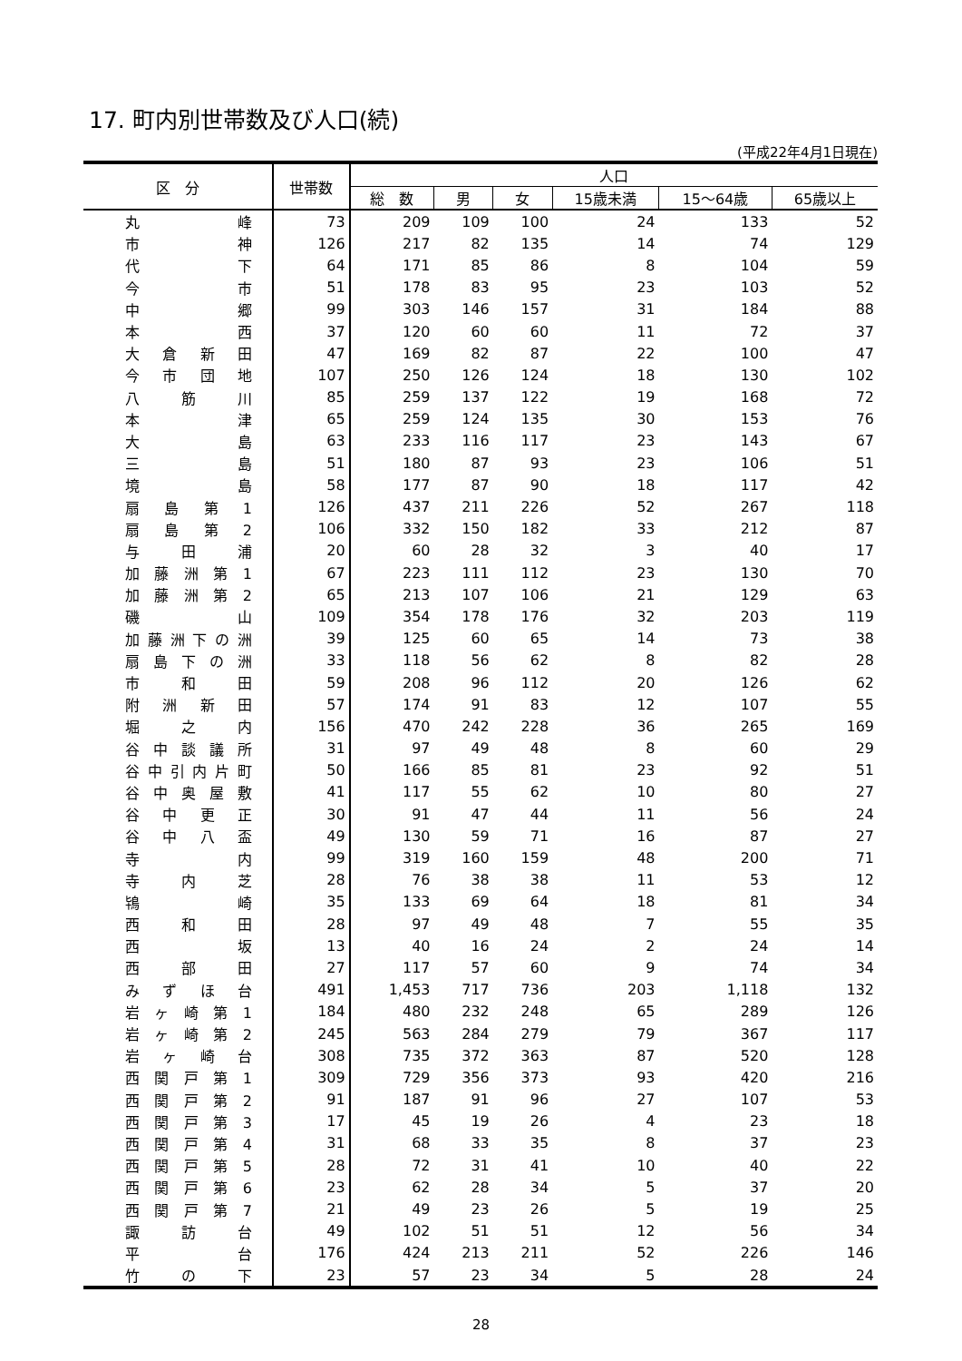17. 町内別世帯数及び人口(続)
(平成22年4月1日現在)
| 区 分 | 世帯数 | 人口 | | | | | |
| --- | --- | --- | --- | --- | --- | --- | --- |
| | | 総 数 | 男 | 女 | 15歳未満 | 15～64歳 | 65歳以上 |
| 丸 峰 | 73 | 209 | 109 | 100 | 24 | 133 | 52 |
| 市 神 | 126 | 217 | 82 | 135 | 14 | 74 | 129 |
| 代 下 | 64 | 171 | 85 | 86 | 8 | 104 | 59 |
| 今 市 | 51 | 178 | 83 | 95 | 23 | 103 | 52 |
| 中 郷 | 99 | 303 | 146 | 157 | 31 | 184 | 88 |
| 本 西 | 37 | 120 | 60 | 60 | 11 | 72 | 37 |
| 大 倉 新 田 | 47 | 169 | 82 | 87 | 22 | 100 | 47 |
| 今 市 団 地 | 107 | 250 | 126 | 124 | 18 | 130 | 102 |
| 八 筋 川 | 85 | 259 | 137 | 122 | 19 | 168 | 72 |
| 本 津 | 65 | 259 | 124 | 135 | 30 | 153 | 76 |
| 大 島 | 63 | 233 | 116 | 117 | 23 | 143 | 67 |
| 三 島 | 51 | 180 | 87 | 93 | 23 | 106 | 51 |
| 境 島 | 58 | 177 | 87 | 90 | 18 | 117 | 42 |
| 扇 島 第 1 | 126 | 437 | 211 | 226 | 52 | 267 | 118 |
| 扇 島 第 2 | 106 | 332 | 150 | 182 | 33 | 212 | 87 |
| 与 田 浦 | 20 | 60 | 28 | 32 | 3 | 40 | 17 |
| 加 藤 洲 第 1 | 67 | 223 | 111 | 112 | 23 | 130 | 70 |
| 加 藤 洲 第 2 | 65 | 213 | 107 | 106 | 21 | 129 | 63 |
| 磯 山 | 109 | 354 | 178 | 176 | 32 | 203 | 119 |
| 加 藤 洲 下 の 洲 | 39 | 125 | 60 | 65 | 14 | 73 | 38 |
| 扇 島 下 の 洲 | 33 | 118 | 56 | 62 | 8 | 82 | 28 |
| 市 和 田 | 59 | 208 | 96 | 112 | 20 | 126 | 62 |
| 附 洲 新 田 | 57 | 174 | 91 | 83 | 12 | 107 | 55 |
| 堀 之 内 | 156 | 470 | 242 | 228 | 36 | 265 | 169 |
| 谷 中 談 議 所 | 31 | 97 | 49 | 48 | 8 | 60 | 29 |
| 谷 中 引 内 片 町 | 50 | 166 | 85 | 81 | 23 | 92 | 51 |
| 谷 中 奥 屋 敷 | 41 | 117 | 55 | 62 | 10 | 80 | 27 |
| 谷 中 更 正 | 30 | 91 | 47 | 44 | 11 | 56 | 24 |
| 谷 中 八 盃 | 49 | 130 | 59 | 71 | 16 | 87 | 27 |
| 寺 内 | 99 | 319 | 160 | 159 | 48 | 200 | 71 |
| 寺 内 芝 | 28 | 76 | 38 | 38 | 11 | 53 | 12 |
| 鴇 崎 | 35 | 133 | 69 | 64 | 18 | 81 | 34 |
| 西 和 田 | 28 | 97 | 49 | 48 | 7 | 55 | 35 |
| 西 坂 | 13 | 40 | 16 | 24 | 2 | 24 | 14 |
| 西 部 田 | 27 | 117 | 57 | 60 | 9 | 74 | 34 |
| み ず ほ 台 | 491 | 1,453 | 717 | 736 | 203 | 1,118 | 132 |
| 岩 ヶ 崎 第 1 | 184 | 480 | 232 | 248 | 65 | 289 | 126 |
| 岩 ヶ 崎 第 2 | 245 | 563 | 284 | 279 | 79 | 367 | 117 |
| 岩 ヶ 崎 台 | 308 | 735 | 372 | 363 | 87 | 520 | 128 |
| 西 関 戸 第 1 | 309 | 729 | 356 | 373 | 93 | 420 | 216 |
| 西 関 戸 第 2 | 91 | 187 | 91 | 96 | 27 | 107 | 53 |
| 西 関 戸 第 3 | 17 | 45 | 19 | 26 | 4 | 23 | 18 |
| 西 関 戸 第 4 | 31 | 68 | 33 | 35 | 8 | 37 | 23 |
| 西 関 戸 第 5 | 28 | 72 | 31 | 41 | 10 | 40 | 22 |
| 西 関 戸 第 6 | 23 | 62 | 28 | 34 | 5 | 37 | 20 |
| 西 関 戸 第 7 | 21 | 49 | 23 | 26 | 5 | 19 | 25 |
| 諏 訪 台 | 49 | 102 | 51 | 51 | 12 | 56 | 34 |
| 平 台 | 176 | 424 | 213 | 211 | 52 | 226 | 146 |
| 竹 の 下 | 23 | 57 | 23 | 34 | 5 | 28 | 24 |
28